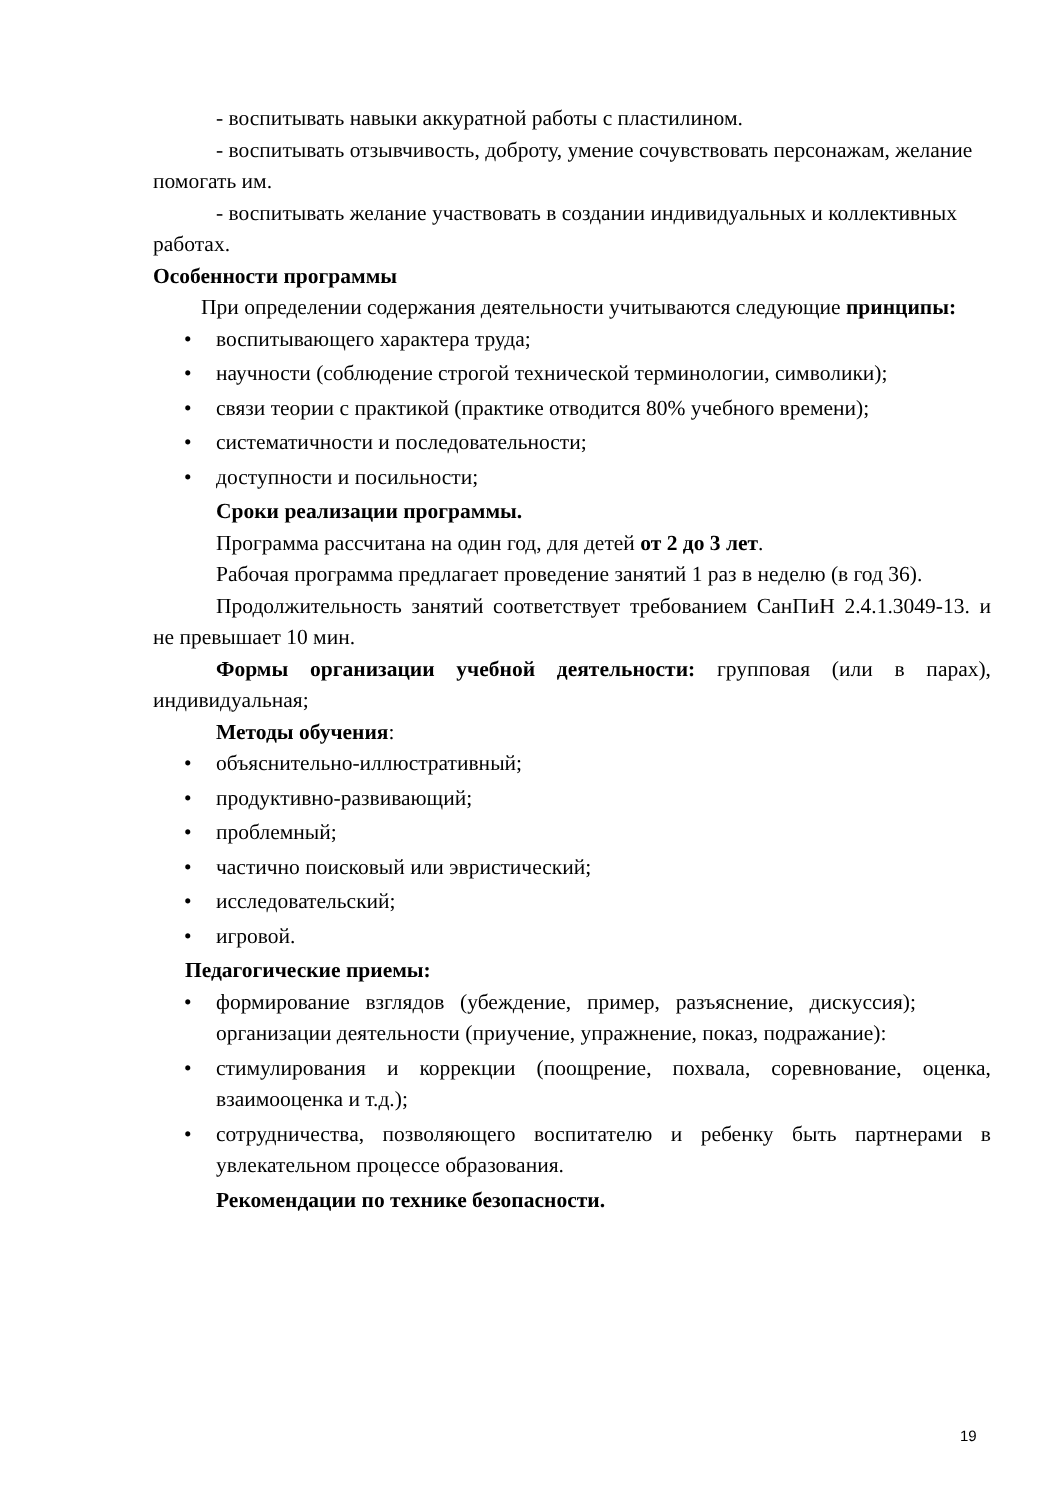- воспитывать навыки аккуратной работы с пластилином.
- воспитывать отзывчивость, доброту, умение сочувствовать персонажам, желание помогать им.
- воспитывать желание участвовать в создании индивидуальных и коллективных работах.
Особенности программы
При определении содержания деятельности учитываются следующие принципы:
• воспитывающего характера труда;
• научности (соблюдение строгой технической терминологии, символики);
• связи теории с практикой (практике отводится 80% учебного времени);
• систематичности и последовательности;
• доступности и посильности;
Сроки реализации программы.
Программа рассчитана на один год, для детей от 2 до 3 лет.
Рабочая программа предлагает проведение занятий 1 раз в неделю (в год 36).
Продолжительность занятий соответствует требованием СанПиН 2.4.1.3049-13. и не превышает 10 мин.
Формы организации учебной деятельности: групповая (или в парах), индивидуальная;
Методы обучения:
• объяснительно-иллюстративный;
• продуктивно-развивающий;
• проблемный;
• частично поисковый или эвристический;
• исследовательский;
• игровой.
Педагогические приемы:
• формирование взглядов (убеждение, пример, разъяснение, дискуссия); организации деятельности (приучение, упражнение, показ, подражание):
• стимулирования и коррекции (поощрение, похвала, соревнование, оценка, взаимооценка и т.д.);
• сотрудничества, позволяющего воспитателю и ребенку быть партнерами в увлекательном процессе образования.
Рекомендации по технике безопасности.
19